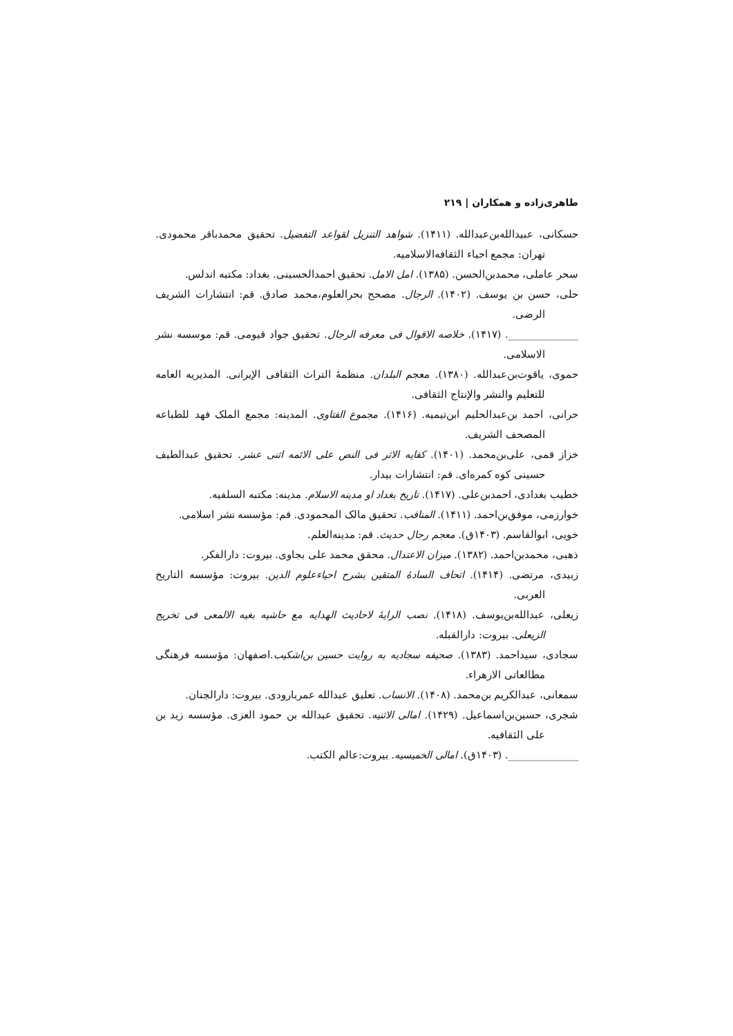طاهری‌زاده و همکاران | ۲۱۹
حسکانی، عبیدالله‌بن‌عبدالله. (۱۴۱۱). شواهد التنزیل لقواعد التفضیل. تحقیق محمدباقر محمودی. تهران: مجمع احیاء الثقافه‌الاسلامیه.
سحر عاملی، محمدبن‌الحسن. (۱۳۸۵). امل الامل. تحقیق احمدالحسینی. بغداد: مکتبه اندلس.
حلی، حسن بن یوسف. (۱۴۰۲). الرجال. مصحح بحرالعلوم،محمد صادق. قم: انتشارات الشریف الرضی.
______________. (۱۴۱۷). خلاصه الاقوال فی معرفه الرجال. تحقیق جواد قیومی. قم: موسسه نشر الاسلامی.
حموی، یاقوت‌بن‌عبدالله. (۱۳۸۰). معجم البلدان. منظمهٔ التراث الثقافی الإیرانی. المدیریه العامه للتعلیم والنشر والإنتاج الثقافی.
حرانی، احمد بن‌عبدالحلیم ابن‌تیمیه. (۱۴۱۶). مجموع الفتاوی. المدینه: مجمع الملک فهد للطباعه المصحف الشریف.
خزاز قمی، علی‌بن‌محمد. (۱۴۰۱). کفایه الاثر فی النص علی الائمه اثنی عشر. تحقیق عبدالطیف حسینی کوه کمره‌ای. قم: انتشارات بیدار.
خطیب بغدادی، احمدبن‌علی. (۱۴۱۷). تاریخ بغداد او مدینه الاسلام. مدینه: مکتبه السلفیه.
خوارزمی، موفق‌بن‌احمد. (۱۴۱۱). المناقب. تحقیق مالک المحمودی. قم: مؤسسه نشر اسلامی.
خویی، ابوالقاسم. (۱۴۰۳ق). معجم رجال حدیث. قم: مدینه‌العلم.
ذهبی، محمدبن‌احمد. (۱۳۸۲). میزان الاعتدال. محقق محمد علی بجاوی. بیروت: دارالفکر.
زبیدی، مرتضی. (۱۴۱۴). اتحاف السادهٔ المتقین بشرح احیاءعلوم الدین. بیروت: مؤسسه التاریخ العربی.
زیعلی، عبدالله‌بن‌یوسف. (۱۴۱۸). نصب الرایهٔ لاحادیث الهدایه مع حاشیه بغیه الالمعی فی تخریج الزیعلی. بیروت: دارالقبله.
سجادی، سیداحمد. (۱۳۸۳). صحیفه سجادیه به روایت حسین بن‌اشکیب.اصفهان: مؤسسه فرهنگی مطالعاتی الازهراء.
سمعانی، عبدالکریم بن‌محمد. (۱۴۰۸). الانساب. تعلیق عبدالله عمربارودی. بیروت: دارالجنان.
شجری، حسین‌بن‌اسماعیل. (۱۴۲۹). امالی الاثنیه. تحقیق عبدالله بن حمود العزی. مؤسسه زید بن علی الثقافیه.
______________. (۱۴۰۳ق). امالی الخمیسیه. بیروت:عالم الکتب.